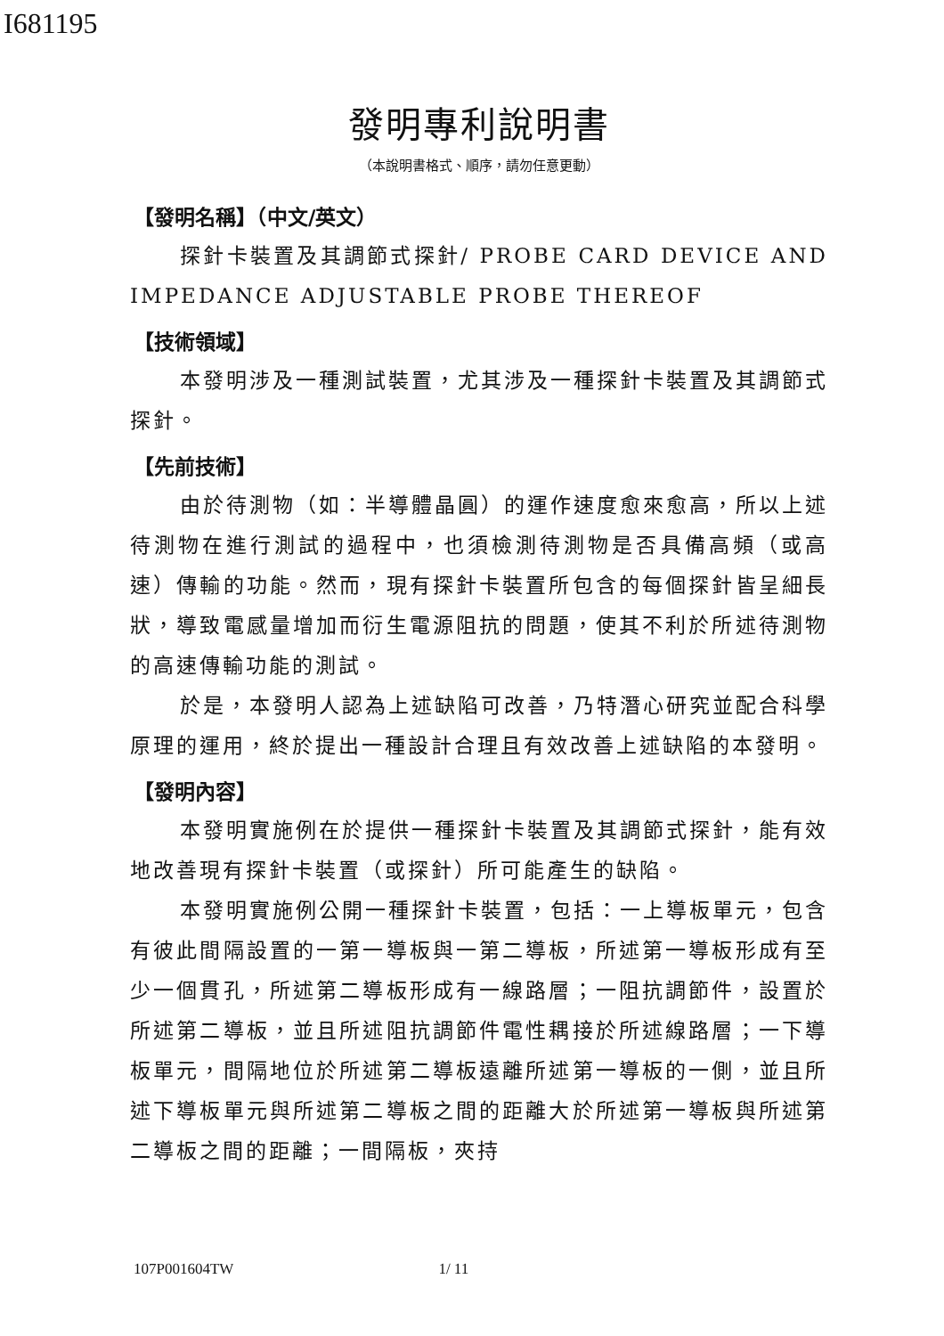I681195
發明專利說明書
（本說明書格式、順序，請勿任意更動）
【發明名稱】（中文/英文）
探針卡裝置及其調節式探針/ PROBE CARD DEVICE AND IMPEDANCE ADJUSTABLE PROBE THEREOF
【技術領域】
本發明涉及一種測試裝置，尤其涉及一種探針卡裝置及其調節式探針。
【先前技術】
由於待測物（如：半導體晶圓）的運作速度愈來愈高，所以上述待測物在進行測試的過程中，也須檢測待測物是否具備高頻（或高速）傳輸的功能。然而，現有探針卡裝置所包含的每個探針皆呈細長狀，導致電感量增加而衍生電源阻抗的問題，使其不利於所述待測物的高速傳輸功能的測試。
於是，本發明人認為上述缺陷可改善，乃特潛心研究並配合科學原理的運用，終於提出一種設計合理且有效改善上述缺陷的本發明。
【發明內容】
本發明實施例在於提供一種探針卡裝置及其調節式探針，能有效地改善現有探針卡裝置（或探針）所可能產生的缺陷。
本發明實施例公開一種探針卡裝置，包括：一上導板單元，包含有彼此間隔設置的一第一導板與一第二導板，所述第一導板形成有至少一個貫孔，所述第二導板形成有一線路層；一阻抗調節件，設置於所述第二導板，並且所述阻抗調節件電性耦接於所述線路層；一下導板單元，間隔地位於所述第二導板遠離所述第一導板的一側，並且所述下導板單元與所述第二導板之間的距離大於所述第一導板與所述第二導板之間的距離；一間隔板，夾持
107P001604TW 1/ 11